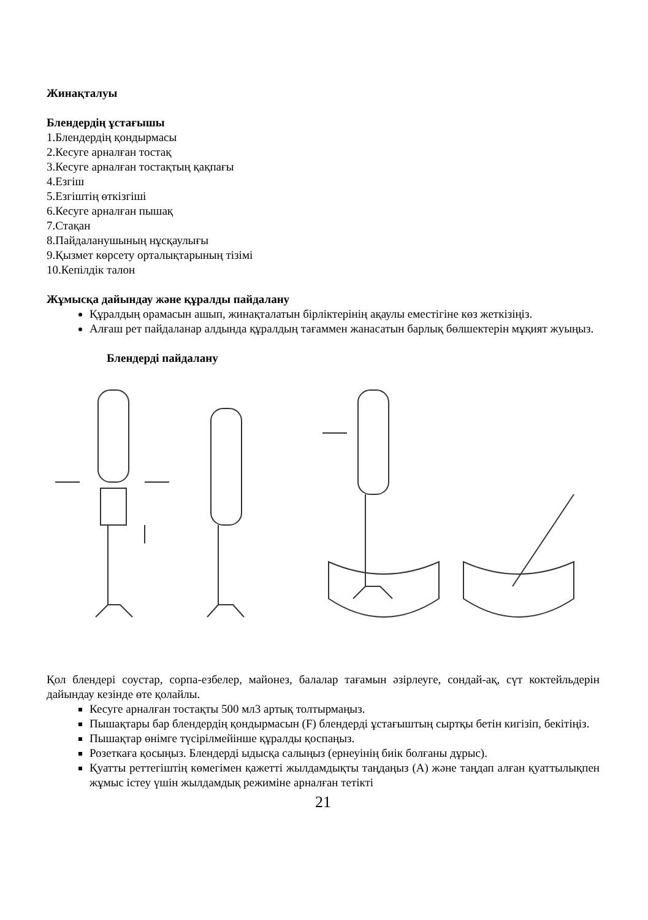Жинақталуы
Блендердің ұстағышы
1.Блендердің қондырмасы
2.Кесуге арналған тостақ
3.Кесуге арналған тостақтың қақпағы
4.Езгіш
5.Езгіштің өткізгіші
6.Кесуге арналған пышақ
7.Стақан
8.Пайдаланушының нұсқаулығы
9.Қызмет көрсету орталықтарының тізімі
10.Кепілдік талон
Жұмысқа дайындау және құралды пайдалану
Құралдың орамасын ашып, жинақталатын бірліктерінің ақаулы еместігіне көз жеткізіңіз.
Алғаш рет пайдаланар алдында құралдың тағаммен жанасатын барлық бөлшектерін мұқият жуыңыз.
Блендерді пайдалану
Қол блендері соустар, сорпа-езбелер, майонез, балалар тағамын әзірлеуге, сондай-ақ, сүт коктейльдерін дайындау кезінде өте қолайлы.
Кесуге арналған тостақты 500 мл3 артық толтырмаңыз.
Пышақтары бар блендердің қондырмасын (F) блендерді ұстағыштың сыртқы бетін кигізіп, бекітіңіз.
Пышақтар өнімге түсірілмейінше құралды қоспаңыз.
Розеткаға қосыңыз. Блендерді ыдысқа салыңыз (ернеуінің биік болғаны дұрыс).
Қуатты реттегіштің көмегімен қажетті жылдамдықты таңдаңыз (А) және таңдап алған қуаттылықпен жұмыс істеу үшін жылдамдық режиміне арналған тетікті
21